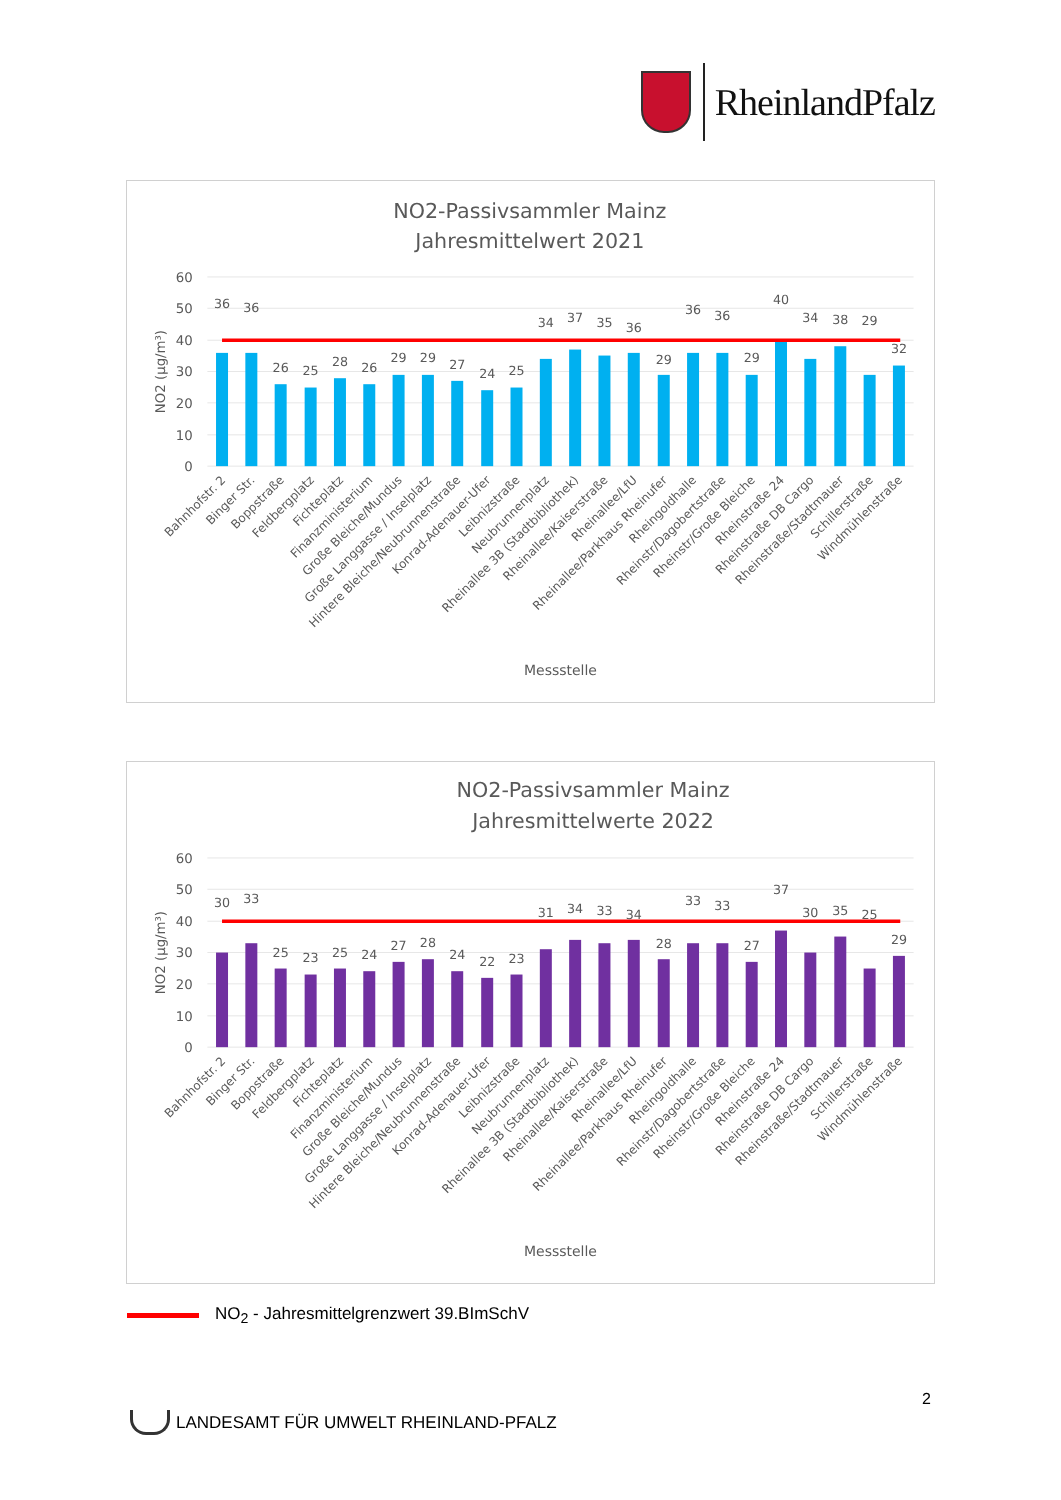RheinlandPfalz
NO2-Passivsammler Mainz
Jahresmittelwert 2021
60
50
40
30
20
10
0
NO2 (µg/m³)
36
36
26
25
28
26
29
29
27
24
25
34
37
35
36
29
36
36
29
40
34
38
29
32
Bahnhofstr. 2
Binger Str.
Boppstraße
Feldbergplatz
Fichteplatz
Finanzministerium
Große Bleiche/Mundus
Große Langgasse / Inselplatz
Hintere Bleiche/Neubrunnenstraße
Konrad-Adenauer-Ufer
Leibnizstraße
Neubrunnenplatz
Rheinallee 3B (Stadtbibliothek)
Rheinallee/Kaiserstraße
Rheinallee/LfU
Rheinallee/Parkhaus Rheinufer
Rheingoldhalle
Rheinstr/Dagobertstraße
Rheinstr/Große Bleiche
Rheinstraße 24
Rheinstraße DB Cargo
Rheinstraße/Stadtmauer
Schillerstraße
Windmühlenstraße
Messstelle
NO2-Passivsammler Mainz
Jahresmittelwerte 2022
60
50
40
30
20
10
0
NO2 (µg/m³)
30
33
25
23
25
24
27
28
24
22
23
31
34
33
34
28
33
33
27
37
30
35
25
29
Bahnhofstr. 2
Binger Str.
Boppstraße
Feldbergplatz
Fichteplatz
Finanzministerium
Große Bleiche/Mundus
Große Langgasse / Inselplatz
Hintere Bleiche/Neubrunnenstraße
Konrad-Adenauer-Ufer
Leibnizstraße
Neubrunnenplatz
Rheinallee 3B (Stadtbibliothek)
Rheinallee/Kaiserstraße
Rheinallee/LfU
Rheinallee/Parkhaus Rheinufer
Rheingoldhalle
Rheinstr/Dagobertstraße
Rheinstr/Große Bleiche
Rheinstraße 24
Rheinstraße DB Cargo
Rheinstraße/Stadtmauer
Schillerstraße
Windmühlenstraße
Messstelle
NO<sub>2</sub> - Jahresmittelgrenzwert 39.BImSchV
2
LANDESAMT FÜR UMWELT RHEINLAND-PFALZ